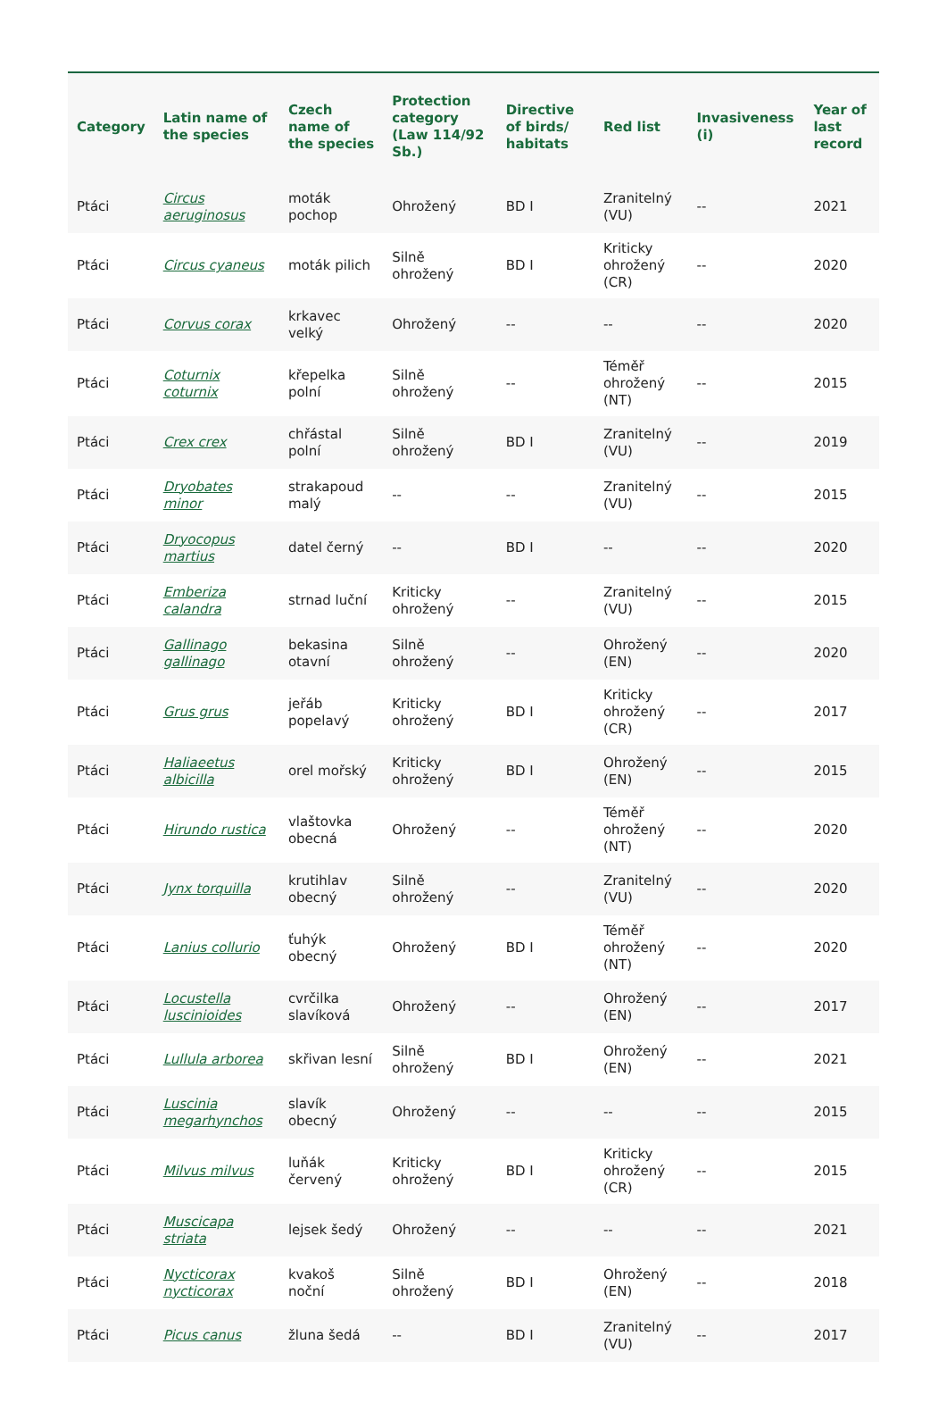| Category | Latin name of the species | Czech name of the species | Protection category (Law 114/92 Sb.) | Directive of birds/ habitats | Red list | Invasiveness (i) | Year of last record |
| --- | --- | --- | --- | --- | --- | --- | --- |
| Ptáci | Circus aeruginosus | moták pochop | Ohrožený | BD I | Zranitelný (VU) | -- | 2021 |
| Ptáci | Circus cyaneus | moták pilich | Silně ohrožený | BD I | Kriticky ohrožený (CR) | -- | 2020 |
| Ptáci | Corvus corax | krkavec velký | Ohrožený | -- | -- | -- | 2020 |
| Ptáci | Coturnix coturnix | křepelka polní | Silně ohrožený | -- | Téměř ohrožený (NT) | -- | 2015 |
| Ptáci | Crex crex | chřástal polní | Silně ohrožený | BD I | Zranitelný (VU) | -- | 2019 |
| Ptáci | Dryobates minor | strakapoud malý | -- | -- | Zranitelný (VU) | -- | 2015 |
| Ptáci | Dryocopus martius | datel černý | -- | BD I | -- | -- | 2020 |
| Ptáci | Emberiza calandra | strnad luční | Kriticky ohrožený | -- | Zranitelný (VU) | -- | 2015 |
| Ptáci | Gallinago gallinago | bekasina otavní | Silně ohrožený | -- | Ohrožený (EN) | -- | 2020 |
| Ptáci | Grus grus | jeřáb popelavý | Kriticky ohrožený | BD I | Kriticky ohrožený (CR) | -- | 2017 |
| Ptáci | Haliaeetus albicilla | orel mořský | Kriticky ohrožený | BD I | Ohrožený (EN) | -- | 2015 |
| Ptáci | Hirundo rustica | vlaštovka obecná | Ohrožený | -- | Téměř ohrožený (NT) | -- | 2020 |
| Ptáci | Jynx torquilla | krutihlav obecný | Silně ohrožený | -- | Zranitelný (VU) | -- | 2020 |
| Ptáci | Lanius collurio | ťuhýk obecný | Ohrožený | BD I | Téměř ohrožený (NT) | -- | 2020 |
| Ptáci | Locustella luscinioides | cvrčilka slavíková | Ohrožený | -- | Ohrožený (EN) | -- | 2017 |
| Ptáci | Lullula arborea | skřivan lesní | Silně ohrožený | BD I | Ohrožený (EN) | -- | 2021 |
| Ptáci | Luscinia megarhynchos | slavík obecný | Ohrožený | -- | -- | -- | 2015 |
| Ptáci | Milvus milvus | luňák červený | Kriticky ohrožený | BD I | Kriticky ohrožený (CR) | -- | 2015 |
| Ptáci | Muscicapa striata | lejsek šedý | Ohrožený | -- | -- | -- | 2021 |
| Ptáci | Nycticorax nycticorax | kvakoš noční | Silně ohrožený | BD I | Ohrožený (EN) | -- | 2018 |
| Ptáci | Picus canus | žluna šedá | -- | BD I | Zranitelný (VU) | -- | 2017 |